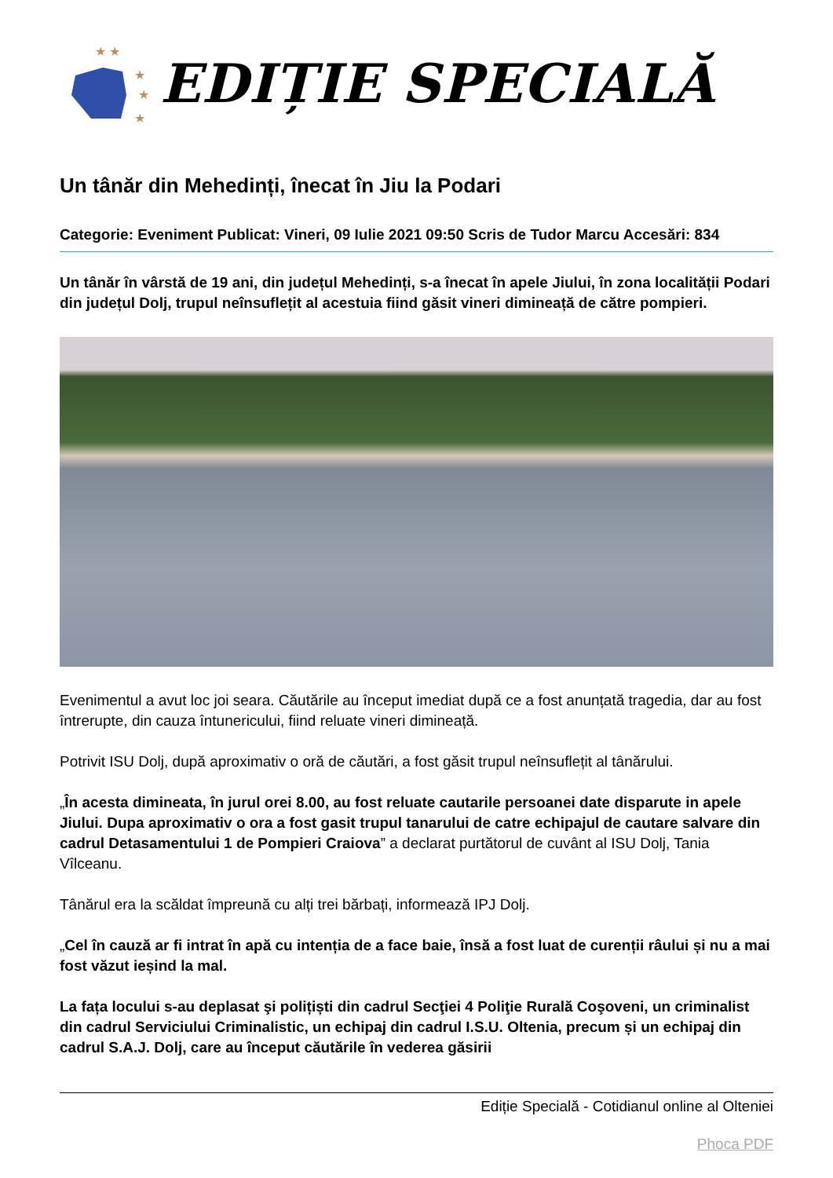★ ★
★
★
★
EDIȚIE SPECIALĂ
Un tânăr din Mehedinți, înecat în Jiu la Podari
Categorie: Eveniment Publicat: Vineri, 09 Iulie 2021 09:50 Scris de Tudor Marcu Accesări: 834
Un tânăr în vârstă de 19 ani, din județul Mehedinți, s-a înecat în apele Jiului, în zona localității Podari din județul Dolj, trupul neînsuflețit al acestuia fiind găsit vineri dimineață de către pompieri.
Evenimentul a avut loc joi seara. Căutările au început imediat după ce a fost anunțată tragedia, dar au fost întrerupte, din cauza întunericului, fiind reluate vineri dimineață.
Potrivit ISU Dolj, după aproximativ o oră de căutări, a fost găsit trupul neînsuflețit al tânărului.
„În acesta dimineata, în jurul orei 8.00, au fost reluate cautarile persoanei date disparute in apele Jiului. Dupa aproximativ o ora a fost gasit trupul tanarului de catre echipajul de cautare salvare din cadrul Detasamentului 1 de Pompieri Craiova” a declarat purtătorul de cuvânt al ISU Dolj, Tania Vîlceanu.
Tânărul era la scăldat împreună cu alți trei bărbați, informează IPJ Dolj.
„Cel în cauză ar fi intrat în apă cu intenția de a face baie, însă a fost luat de curenții râului și nu a mai fost văzut ieșind la mal.
La fața locului s-au deplasat şi polițiști din cadrul Secţiei 4 Poliţie Rurală Coşoveni, un criminalist din cadrul Serviciului Criminalistic, un echipaj din cadrul I.S.U. Oltenia, precum și un echipaj din cadrul S.A.J. Dolj, care au început căutările în vederea găsirii
Ediție Specială - Cotidianul online al Olteniei
Phoca PDF